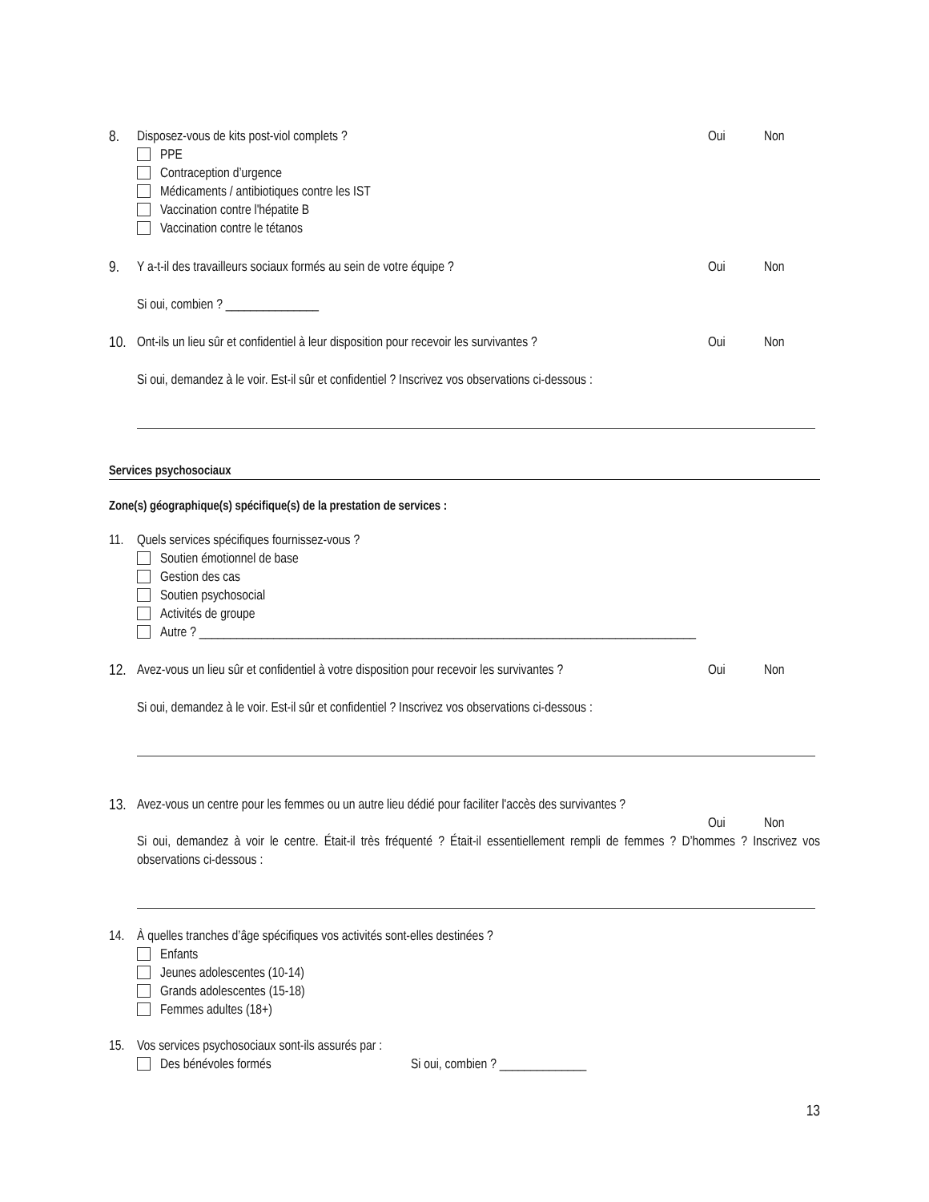8. Disposez-vous de kits post-viol complets ? Oui Non
PPE
Contraception d’urgence
Médicaments / antibiotiques contre les IST
Vaccination contre l'hépatite B
Vaccination contre le tétanos
9. Y a-t-il des travailleurs sociaux formés au sein de votre équipe ? Oui Non
Si oui, combien ? _______________
10. Ont-ils un lieu sûr et confidentiel à leur disposition pour recevoir les survivantes ? Oui Non
Si oui, demandez à le voir. Est-il sûr et confidentiel ? Inscrivez vos observations ci-dessous :
Services psychosociaux
Zone(s) géographique(s) spécifique(s) de la prestation de services :
11. Quels services spécifiques fournissez-vous ?
Soutien émotionnel de base
Gestion des cas
Soutien psychosocial
Activités de groupe
Autre ? ________________________________________________________________________________
12. Avez-vous un lieu sûr et confidentiel à votre disposition pour recevoir les survivantes ? Oui Non
Si oui, demandez à le voir. Est-il sûr et confidentiel ? Inscrivez vos observations ci-dessous :
13. Avez-vous un centre pour les femmes ou un autre lieu dédié pour faciliter l'accès des survivantes ?
Oui Non
Si oui, demandez à voir le centre. Était-il très fréquenté ? Était-il essentiellement rempli de femmes ? D’hommes ? Inscrivez vos observations ci-dessous :
14. À quelles tranches d’âge spécifiques vos activités sont-elles destinées ?
Enfants
Jeunes adolescentes (10-14)
Grands adolescentes (15-18)
Femmes adultes (18+)
15. Vos services psychosociaux sont-ils assurés par :
Des bénévoles formés Si oui, combien ? ______________
13